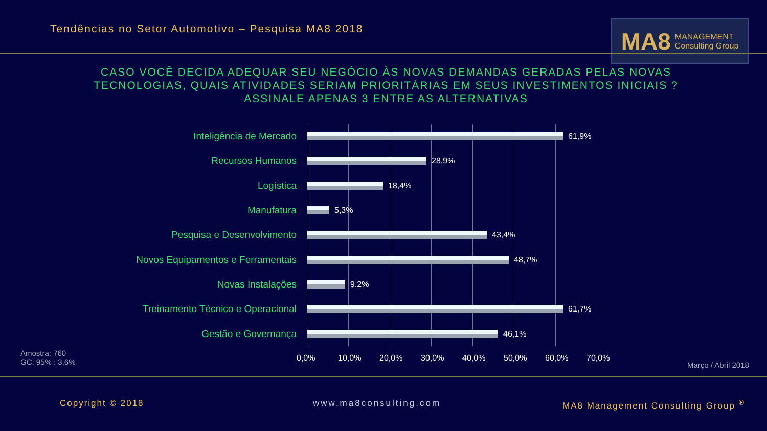Tendências no Setor Automotivo – Pesquisa MA8 2018
MA8 MANAGEMENT
Consulting Group
CASO VOCÊ DECIDA ADEQUAR SEU NEGÓCIO ÀS NOVAS DEMANDAS GERADAS PELAS NOVAS TECNOLOGIAS, QUAIS ATIVIDADES SERIAM PRIORITÁRIAS EM SEUS INVESTIMENTOS INICIAIS ? ASSINALE APENAS 3 ENTRE AS ALTERNATIVAS
Inteligência de Mercado
61,9%
Recursos Humanos
28,9%
Logística
18,4%
Manufatura
5,3%
Pesquisa e Desenvolvimento
43,4%
Novos Equipamentos e Ferramentais
48,7%
Novas Instalações
9,2%
Treinamento Técnico e Operacional
61,7%
Gestão e Governança
46,1%
0,0% 10,0% 20,0% 30,0% 40,0% 50,0% 60,0% 70,0%
Amostra: 760
GC: 95% : 3,6%
Março / Abril 2018
Copyright © 2018 www.ma8consulting.com
MA8 Management Consulting Group <sup>®</sup>